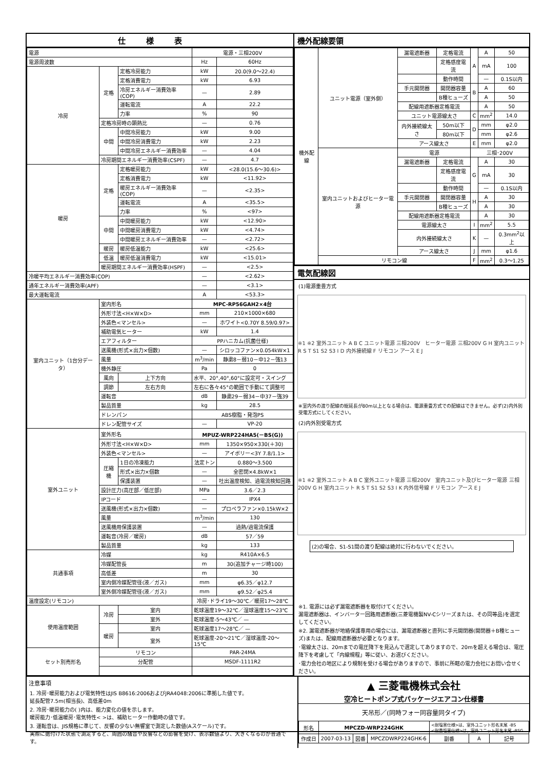仕様表
| 電源 | | | 電源・三相200V | |
| 電源周波数 | | | Hz | 60Hz |
| 冷房 | 定格 | 定格冷房能力 | kW | 20.0(9.0～22.4) |
| | | 定格消費電力 | kW | 6.93 |
| | | 冷房エネルギー消費効率(COP) | — | 2.89 |
| | | 運転電流 | A | 22.2 |
| | | 力率 | % | 90 |
| | 定格冷房時の顕熱比 | | — | 0.76 |
| | 中間 | 中間冷房能力 | kW | 9.00 |
| | | 中間冷房消費電力 | kW | 2.23 |
| | | 中間冷房エネルギー消費効率 | — | 4.04 |
| | 冷房期間エネルギー消費効率(CSPF) | | — | 4.7 |
| 暖房 | 定格 | 定格暖房能力 | kW | <28.0(15.6～30.6)> |
| | | 定格消費電力 | kW | <11.92> |
| | | 暖房エネルギー消費効率(COP) | — | <2.35> |
| | | 運転電流 | A | <35.5> |
| | | 力率 | % | <97> |
| | 中間 | 中間暖房能力 | kW | <12.90> |
| | | 中間暖房消費電力 | kW | <4.74> |
| | | 中間暖房エネルギー消費効率 | — | <2.72> |
| | 暖房 | 暖房低温能力 | kW | <25.6> |
| | 低温 | 暖房低温消費電力 | kW | <15.01> |
| | 暖房期間エネルギー消費効率(HSPF) | | — | <2.5> |
| 冷暖平均エネルギー消費効率(COP) | | | — | <2.62> |
| 通年エネルギー消費効率(APF) | | | — | <3.1> |
| 最大運転電流 | | | A | <53.3> |
| 室内ユニット（1台分データ） | 室内形名 | | MPC-RP56GAH2×4台 | |
| | 外形寸法<H×W×D> | | mm | 210×1000×680 |
| | 外装色<マンセル> | | — | ホワイト<0.70Y 8.59/0.97> |
| | 補助電気ヒーター | | kW | 1.4 |
| | エアフィルター | | PPハニカム(抗菌仕様) | |
| | 送風機(形式×出力×個数) | | — | シロッコファン×0.054kW×1 |
| | 風量 | | m<sup>3</sup>/min | 静粛8－弱10－中12－強13 |
| | 機外静圧 | | Pa | 0 |
| | 風向 | 上下方向 | 水平、20°,40°,60°に設定可・スイング | |
| | 調節 | 左右方向 | 左右に各々45°の範囲で手動にて調整可 | |
| | 運転音 | | dB | 静粛29－弱34－中37－強39 |
| | 製品質量 | | kg | 28.5 |
| | ドレンパン | | ABS樹脂・発泡PS | |
| | ドレン配管サイズ | | — | VP-20 |
| 室外ユニット | 室外形名 | | MPUZ-WRP224HA5(－BS(G)) | |
| | 外形寸法<H×W×D> | | mm | 1350×950×330(＋30) |
| | 外装色<マンセル> | | — | アイボリー<3Y 7.8/1.1> |
| | 圧縮機 | 1日の冷凍能力 | 法定トン | 0.880～3.500 |
| | | 形式×出力×個数 | — | 全密閉×4.8kW×1 |
| | | 保護装置 | — | 吐出温度検知、過電流検知回路 |
| | 設計圧力(高圧部／低圧部) | | MPa | 3.6／2.3 |
| | IPコード | | — | IPX4 |
| | 送風機(形式×出力×個数) | | — | プロペラファン×0.15kW×2 |
| | 風量 | | m<sup>3</sup>/min | 130 |
| | 送風機用保護装置 | | — | 過熱/過電流保護 |
| | 運転音(冷房／暖房) | | dB | 57／59 |
| | 製品質量 | | kg | 133 |
| 共通事項 | 冷媒 | | kg | R410A×6.5 |
| | 冷媒配管長 | | m | 30(追加チャージ時100) |
| | 高低差 | | m | 30 |
| | 室内側冷媒配管径(液／ガス) | | mm | φ6.35／φ12.7 |
| | 室外側冷媒配管径(液／ガス) | | mm | φ9.52／φ25.4 |
| 温度設定(リモコン) | | | 冷房･ドライ19～30℃／暖房17～28℃ | |
| 使用温度範囲 | 冷房 | 室内 | 乾球温度19～32℃／湿球温度15～23℃ | |
| | | 室外 | 乾球温度-5～43℃／ — | |
| | 暖房 | 室内 | 乾球温度17～28℃／ — | |
| | | 室外 | 乾球温度-20～21℃／湿球温度-20～15℃ | |
| セット別売形名 | リモコン | | PAR-24MA | |
| | 分配管 | | MSDF-1111R2 | |
機外配線要領
| 機外配線 | ユニット電源（室外側） | 漏電遮断器 | 定格電流 | A | A | 50 |
| | | | 定格感度電流 | | mA | 100 |
| | | | 動作時間 | | — | 0.1S以内 |
| | | 手元開閉器 | 開閉器容量 | B | A | 60 |
| | | | B種ヒューズ | | A | 50 |
| | | 配線用遮断器定格電流 | | | A | 50 |
| | | ユニット電源線太さ | | C | mm<sup>2</sup> | 14.0 |
| | | 内外接続線太さ | 50m以下 | D | mm | φ2.0 |
| | | | 80m以下 | | mm | φ2.6 |
| | | アース線太さ | | E | mm | φ2.0 |
| | 室内ユニットおよびヒーター電源 | 電源 | | 三相･200V | | |
| | | 漏電遮断器 | 定格電流 | G | A | 30 |
| | | | 定格感度電流 | | mA | 30 |
| | | | 動作時間 | | — | 0.1S以内 |
| | | 手元開閉器 | 開閉器容量 | H | A | 30 |
| | | | B種ヒューズ | | A | 30 |
| | | 配線用遮断器定格電流 | | | A | 30 |
| | | 電源線太さ | | I | mm<sup>2</sup> | 5.5 |
| | | 内外接続線太さ | | K | — | 0.3mm<sup>2</sup>以上 |
| | | アース線太さ | | J | mm | φ1.6 |
| | リモコン線 | | | F | mm<sup>2</sup> | 0.3～1.25 |
電気配線図
(1)電源重畳方式
※1 ※2 室外ユニット A B C ユニット電源 三相200V　ヒーター電源 三相200V G H 室内ユニット R S T S1 S2 S3 I D 内外接続線 F リモコン アース E J
※室内外の渡り配線の総延長が80m以上となる場合は、電源重畳方式での配線はできません。必ず(2)内外別受電方式にしてください。
(2)内外別受電方式
※1 ※2 室外ユニット A B C 室外ユニット電源 三相200V　室内ユニット及びヒーター電源 三相200V G H 室内ユニット R S T S1 S2 S3 I K 内外信号線 F リモコン アース E J
(2)の場合、S1-S1間の渡り配線は絶対に行わないでください。
※1. 電源には必ず漏電遮断器を取付けてください。
漏電遮断器は、インバーター回路用遮断器(三菱電機製NV-Cシリーズまたは、その同等品)を選定してください。
※2. 漏電遮断器が地絡保護専用の場合には、漏電遮断器と直列に手元開閉器(開閉器＋B種ヒューズ)または、配線用遮断器が必要となります。
･電線太さは、20mまでの電圧降下を見込んで選定してありますので、20mを超える場合は、電圧降下を考慮して「内線規程」等に従い、お選びください。
･電力会社の地区により規制を受ける場合がありますので、事前に所轄の電力会社にお問い合せください。
注意事項
1. 冷房･暖房能力および電気特性はJIS B8616:2006およびJRA4048:2006に準拠した値です。
延長配管7.5m(相当長)、高低差0m
2. 冷房･暖房能力の( )内は、能力変化の値を示します。
暖房能力･低温暖房･電気特性< >は、補助ヒーター作動時の値です。
3. 運転音は、JIS規格に準じて、反響の少ない無響室で測定した数値(Aスケール)です。
実際に据付けた状態で測定すると、周囲の騒音や反響などの影響を受け、表示数値より、大きくなるのが普通です。
▲ 三菱電機株式会社
空冷ヒートポンプ式パッケージエアコン仕様書
天吊形／(同時フォー同容量同タイプ)
| 形名 | MPCZD-WRP224GHK | | | <耐塩害仕様>は、室外ユニット形名末尾 -BS <耐重塩害仕様>は、室外ユニット形名末尾 -BSG | | |
| 作成日 | 2007-03-13 | 図番 | MPCZDWRP224GHK-6 | 副番 | A | 記号 |